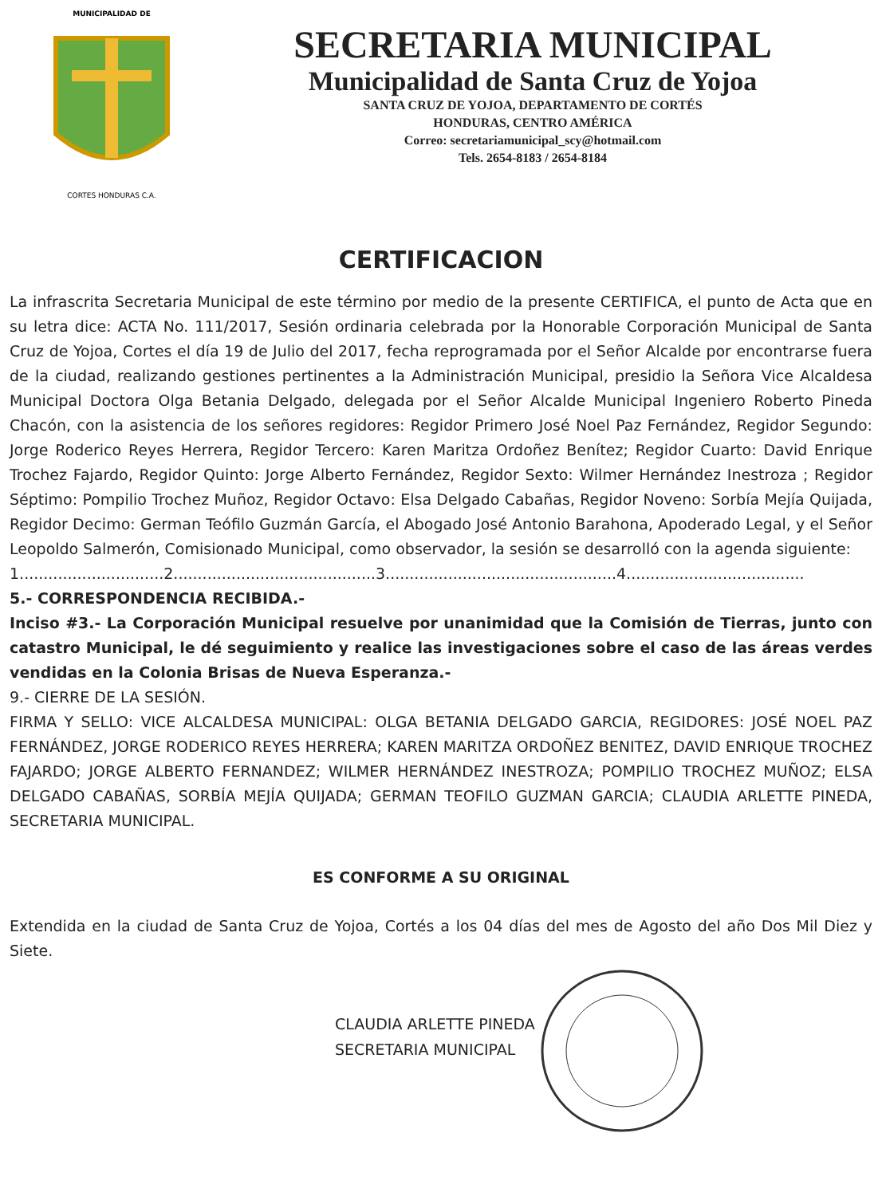MUNICIPALIDAD DE
CORTES HONDURAS C.A.
SECRETARIA MUNICIPAL
Municipalidad de Santa Cruz de Yojoa
SANTA CRUZ DE YOJOA, DEPARTAMENTO DE CORTÉS
HONDURAS, CENTRO AMÉRICA
Correo: secretariamunicipal_scy@hotmail.com
Tels. 2654-8183 / 2654-8184
CERTIFICACION
La infrascrita Secretaria Municipal de este término por medio de la presente CERTIFICA, el punto de Acta que en su letra dice: ACTA No. 111/2017, Sesión ordinaria celebrada por la Honorable Corporación Municipal de Santa Cruz de Yojoa, Cortes el día 19 de Julio del 2017, fecha reprogramada por el Señor Alcalde por encontrarse fuera de la ciudad, realizando gestiones pertinentes a la Administración Municipal, presidio la Señora Vice Alcaldesa Municipal Doctora Olga Betania Delgado, delegada por el Señor Alcalde Municipal Ingeniero Roberto Pineda Chacón, con la asistencia de los señores regidores: Regidor Primero José Noel Paz Fernández, Regidor Segundo: Jorge Roderico Reyes Herrera, Regidor Tercero: Karen Maritza Ordoñez Benítez; Regidor Cuarto: David Enrique Trochez Fajardo, Regidor Quinto: Jorge Alberto Fernández, Regidor Sexto: Wilmer Hernández Inestroza ; Regidor Séptimo: Pompilio Trochez Muñoz, Regidor Octavo: Elsa Delgado Cabañas, Regidor Noveno: Sorbía Mejía Quijada, Regidor Decimo: German Teófilo Guzmán García, el Abogado José Antonio Barahona, Apoderado Legal, y el Señor Leopoldo Salmerón, Comisionado Municipal, como observador, la sesión se desarrolló con la agenda siguiente:
1..............................2..........................................3................................................4.....................................
5.- CORRESPONDENCIA RECIBIDA.-
Inciso #3.- La Corporación Municipal resuelve por unanimidad que la Comisión de Tierras, junto con catastro Municipal, le dé seguimiento y realice las investigaciones sobre el caso de las áreas verdes vendidas en la Colonia Brisas de Nueva Esperanza.-
9.- CIERRE DE LA SESIÓN.
FIRMA Y SELLO: VICE ALCALDESA MUNICIPAL: OLGA BETANIA DELGADO GARCIA, REGIDORES: JOSÉ NOEL PAZ FERNÁNDEZ, JORGE RODERICO REYES HERRERA; KAREN MARITZA ORDOÑEZ BENITEZ, DAVID ENRIQUE TROCHEZ FAJARDO; JORGE ALBERTO FERNANDEZ; WILMER HERNÁNDEZ INESTROZA; POMPILIO TROCHEZ MUÑOZ; ELSA DELGADO CABAÑAS, SORBÍA MEJÍA QUIJADA; GERMAN TEOFILO GUZMAN GARCIA; CLAUDIA ARLETTE PINEDA, SECRETARIA MUNICIPAL.
ES CONFORME A SU ORIGINAL
Extendida en la ciudad de Santa Cruz de Yojoa, Cortés a los 04 días del mes de Agosto del año Dos Mil Diez y Siete.
CLAUDIA ARLETTE PINEDA
SECRETARIA MUNICIPAL